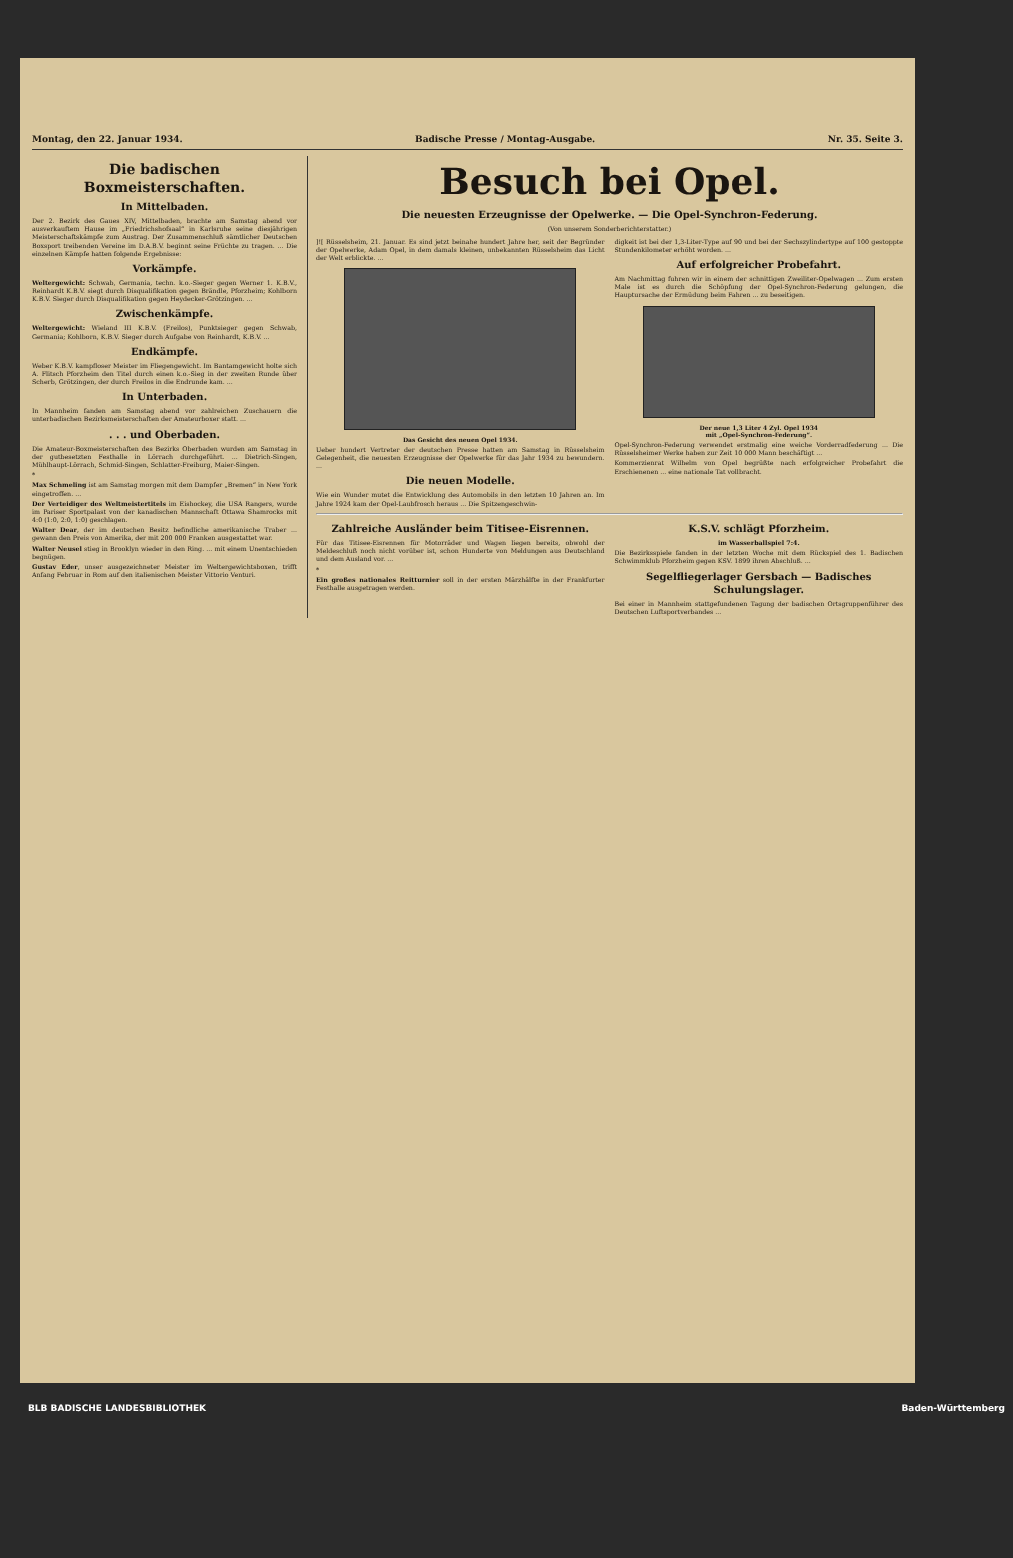Montag, den 22. Januar 1934. Badische Presse / Montag-Ausgabe. Nr. 35. Seite 3.
Die badischen Boxmeisterschaften.
In Mittelbaden.
Der 2. Bezirk des Gaues XIV, Mittelbaden, brachte am Samstag abend vor ausverkauftem Hause im „Friedrichshofsaal“ in Karlsruhe seine diesjährigen Meisterschaftskämpfe zum Austrag. Der Zusammenschluß sämtlicher Deutschen Boxsport treibenden Vereine im D.A.B.V. beginnt seine Früchte zu tragen. ... Die einzelnen Kämpfe hatten folgende Ergebnisse:
Vorkämpfe.
Weltergewicht: Schwab, Germania, techn. k.o.-Sieger gegen Werner 1. K.B.V., Reinhardt K.B.V. siegt durch Disqualifikation gegen Brändle, Pforzheim; Kohlborn K.B.V. Sieger durch Disqualifikation gegen Heydecker-Grötzingen. ...
Zwischenkämpfe.
Weltergewicht: Wieland III K.B.V. (Freilos), Punktsieger gegen Schwab, Germania; Kohlborn, K.B.V. Sieger durch Aufgabe von Reinhardt, K.B.V. ...
Endkämpfe.
Weber K.B.V. kampfloser Meister im Fliegengewicht. Im Bantamgewicht holte sich A. Flitsch Pforzheim den Titel durch einen k.o.-Sieg in der zweiten Runde über Scherb, Grötzingen, der durch Freilos in die Endrunde kam. ...
In Unterbaden.
In Mannheim fanden am Samstag abend vor zahlreichen Zuschauern die unterbadischen Bezirksmeisterschaften der Amateurboxer statt. ...
. . . und Oberbaden.
Die Amateur-Boxmeisterschaften des Bezirks Oberbaden wurden am Samstag in der gutbesetzten Festhalle in Lörrach durchgeführt. ... Dietrich-Singen, Mühlhaupt-Lörrach, Schmid-Singen, Schlatter-Freiburg, Maier-Singen.
*
Max Schmeling ist am Samstag morgen mit dem Dampfer „Bremen“ in New York eingetroffen. ...
Der Verteidiger des Weltmeistertitels im Eishockey, die USA Rangers, wurde im Pariser Sportpalast von der kanadischen Mannschaft Ottawa Shamrocks mit 4:0 (1:0, 2:0, 1:0) geschlagen.
Walter Dear, der im deutschen Besitz befindliche amerikanische Traber ... gewann den Preis von Amerika, der mit 200 000 Franken ausgestattet war.
Walter Neusel stieg in Brooklyn wieder in den Ring. ... mit einem Unentschieden begnügen.
Gustav Eder, unser ausgezeichneter Meister im Weltergewichtsboxen, trifft Anfang Februar in Rom auf den italienischen Meister Vittorio Venturi.
Besuch bei Opel.
Die neuesten Erzeugnisse der Opelwerke. — Die Opel-Synchron-Federung.
(Von unserem Sonderberichterstatter.)
]![ Rüsselsheim, 21. Januar. Es sind jetzt beinahe hundert Jahre her, seit der Begründer der Opelwerke, Adam Opel, in dem damals kleinen, unbekannten Rüsselsheim das Licht der Welt erblickte. ...
Das Gesicht des neuen Opel 1934.
Ueber hundert Vertreter der deutschen Presse hatten am Samstag in Rüsselsheim Gelegenheit, die neuesten Erzeugnisse der Opelwerke für das Jahr 1934 zu bewundern. ...
Die neuen Modelle.
Wie ein Wunder mutet die Entwicklung des Automobils in den letzten 10 Jahren an. Im Jahre 1924 kam der Opel-Laubfrosch heraus ... Die Spitzengeschwin-
digkeit ist bei der 1,3-Liter-Type auf 90 und bei der Sechszylindertype auf 100 gestoppte Stundenkilometer erhöht worden. ...
Auf erfolgreicher Probefahrt.
Am Nachmittag fuhren wir in einem der schnittigen Zweiliter-Opelwagen ... Zum ersten Male ist es durch die Schöpfung der Opel-Synchron-Federung gelungen, die Hauptursache der Ermüdung beim Fahren ... zu beseitigen.
Der neue 1,3 Liter 4 Zyl. Opel 1934
mit „Opel-Synchron-Federung“.
Opel-Synchron-Federung verwendet erstmalig eine weiche Vorderradfederung ... Die Rüsselsheimer Werke haben zur Zeit 10 000 Mann beschäftigt ...
Kommerzienrat Wilhelm von Opel begrüßte nach erfolgreicher Probefahrt die Erschienenen ... eine nationale Tat vollbracht.
Zahlreiche Ausländer beim Titisee-Eisrennen.
Für das Titisee-Eisrennen für Motorräder und Wagen liegen bereits, obwohl der Meldeschluß noch nicht vorüber ist, schon Hunderte von Meldungen aus Deutschland und dem Ausland vor. ...
*
Ein großes nationales Reitturnier soll in der ersten Märzhälfte in der Frankfurter Festhalle ausgetragen werden.
K.S.V. schlägt Pforzheim.
im Wasserballspiel 7:4.
Die Bezirksspiele fanden in der letzten Woche mit dem Rückspiel des 1. Badischen Schwimmklub Pforzheim gegen KSV. 1899 ihren Abschluß. ...
Segelfliegerlager Gersbach — Badisches Schulungslager.
Bei einer in Mannheim stattgefundenen Tagung der badischen Ortsgruppenführer des Deutschen Luftsportverbandes ...
BLB BADISCHE LANDESBIBLIOTHEK Baden-Württemberg